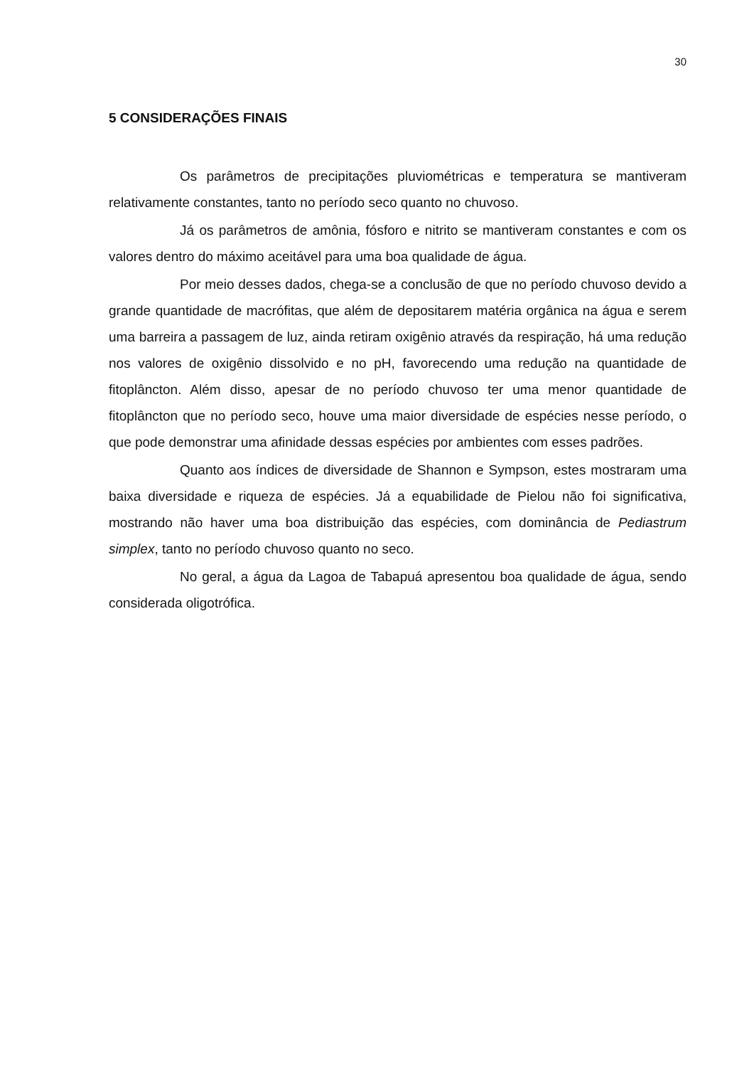30
5 CONSIDERAÇÕES FINAIS
Os parâmetros de precipitações pluviométricas e temperatura se mantiveram relativamente constantes, tanto no período seco quanto no chuvoso.
Já os parâmetros de amônia, fósforo e nitrito se mantiveram constantes e com os valores dentro do máximo aceitável para uma boa qualidade de água.
Por meio desses dados, chega-se a conclusão de que no período chuvoso devido a grande quantidade de macrófitas, que além de depositarem matéria orgânica na água e serem uma barreira a passagem de luz, ainda retiram oxigênio através da respiração, há uma redução nos valores de oxigênio dissolvido e no pH, favorecendo uma redução na quantidade de fitoplâncton. Além disso, apesar de no período chuvoso ter uma menor quantidade de fitoplâncton que no período seco, houve uma maior diversidade de espécies nesse período, o que pode demonstrar uma afinidade dessas espécies por ambientes com esses padrões.
Quanto aos índices de diversidade de Shannon e Sympson, estes mostraram uma baixa diversidade e riqueza de espécies. Já a equabilidade de Pielou não foi significativa, mostrando não haver uma boa distribuição das espécies, com dominância de Pediastrum simplex, tanto no período chuvoso quanto no seco.
No geral, a água da Lagoa de Tabapuá apresentou boa qualidade de água, sendo considerada oligotrófica.